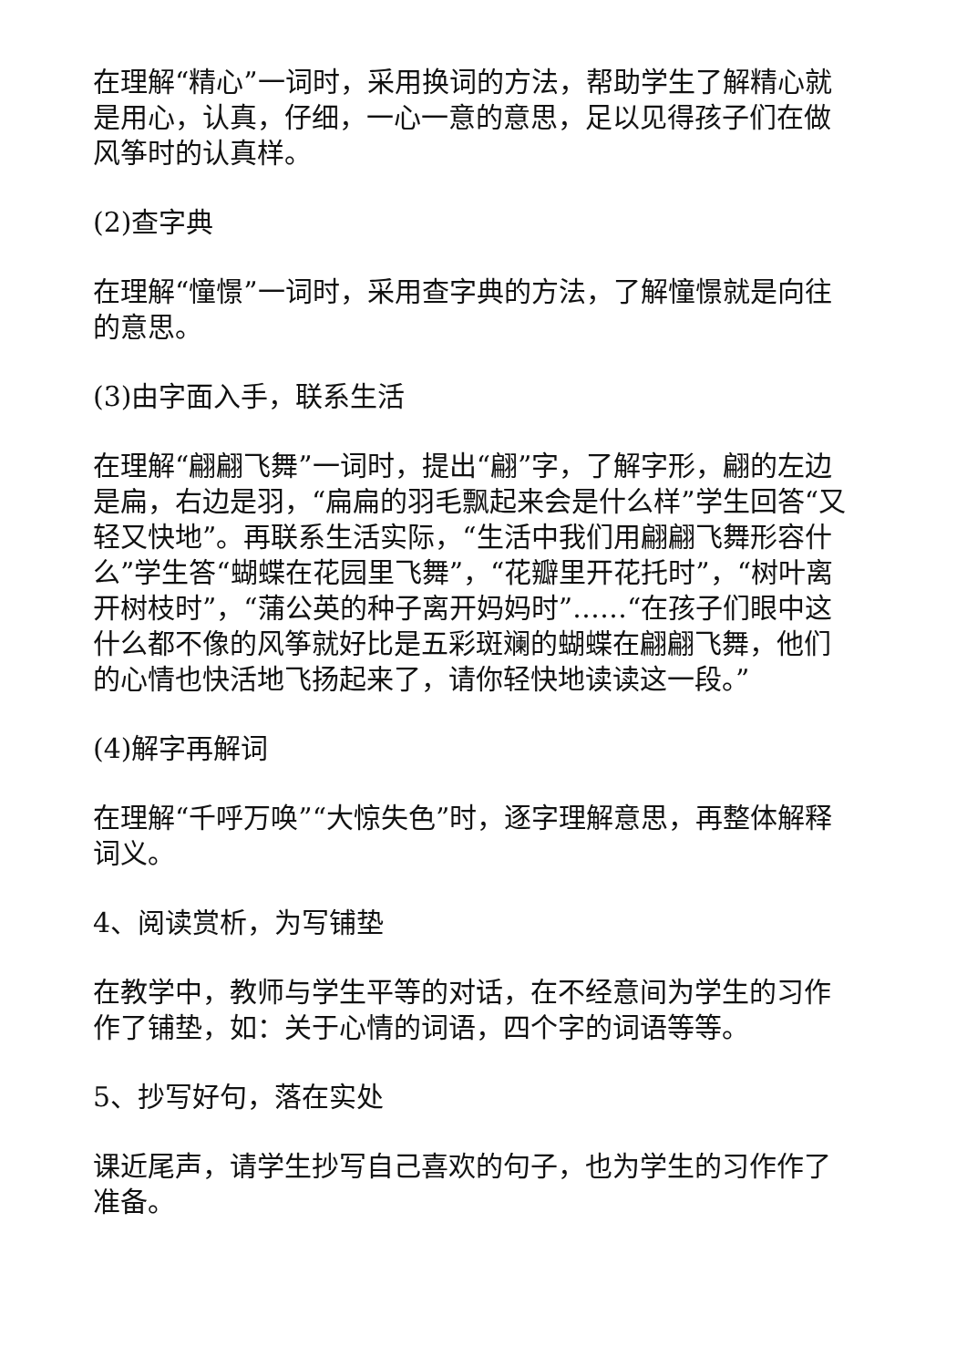在理解“精心”一词时，采用换词的方法，帮助学生了解精心就是用心，认真，仔细，一心一意的意思，足以见得孩子们在做风筝时的认真样。
(2)查字典
在理解“憧憬”一词时，采用查字典的方法，了解憧憬就是向往的意思。
(3)由字面入手，联系生活
在理解“翩翩飞舞”一词时，提出“翩”字，了解字形，翩的左边是扁，右边是羽，“扁扁的羽毛飘起来会是什么样”学生回答“又轻又快地”。再联系生活实际，“生活中我们用翩翩飞舞形容什么”学生答“蝴蝶在花园里飞舞”，“花瓣里开花托时”，“树叶离开树枝时”，“蒲公英的种子离开妈妈时”……“在孩子们眼中这什么都不像的风筝就好比是五彩斑斓的蝴蝶在翩翩飞舞，他们的心情也快活地飞扬起来了，请你轻快地读读这一段。”
(4)解字再解词
在理解“千呼万唤”“大惊失色”时，逐字理解意思，再整体解释词义。
4、阅读赏析，为写铺垫
在教学中，教师与学生平等的对话，在不经意间为学生的习作作了铺垫，如：关于心情的词语，四个字的词语等等。
5、抄写好句，落在实处
课近尾声，请学生抄写自己喜欢的句子，也为学生的习作作了准备。